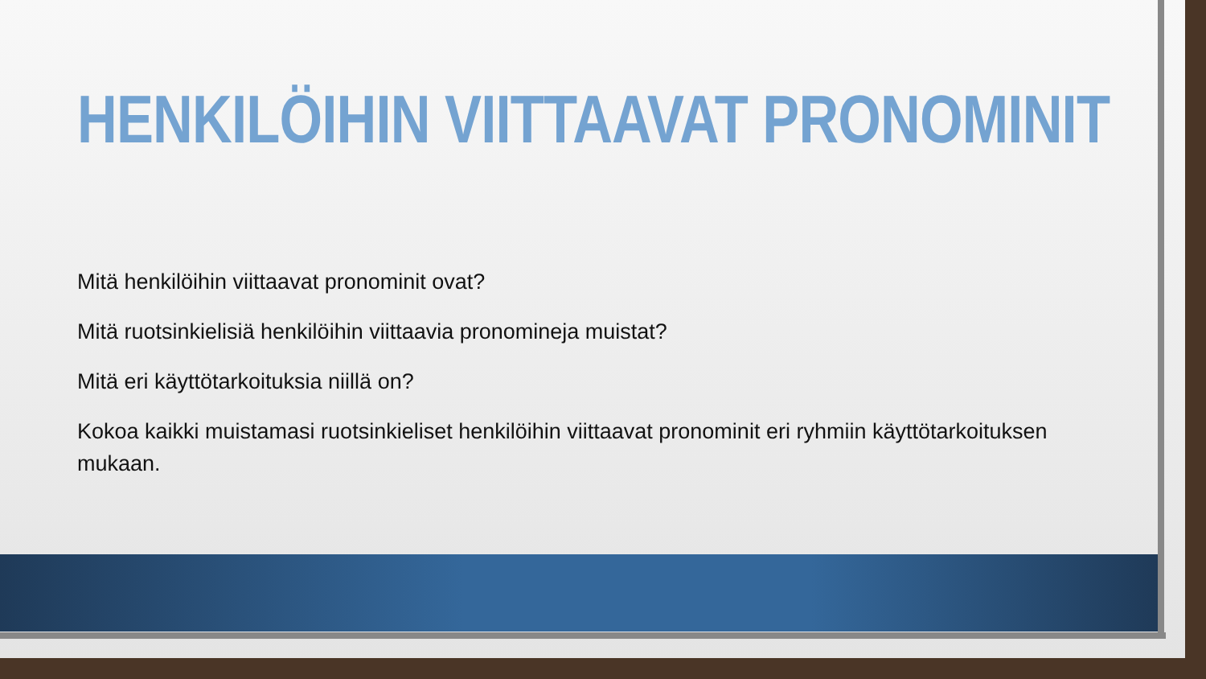HENKILÖIHIN VIITTAAVAT PRONOMINIT
Mitä henkilöihin viittaavat pronominit ovat?
Mitä ruotsinkielisiä henkilöihin viittaavia pronomineja muistat?
Mitä eri käyttötarkoituksia niillä on?
Kokoa kaikki muistamasi ruotsinkieliset henkilöihin viittaavat pronominit eri ryhmiin käyttötarkoituksen mukaan.